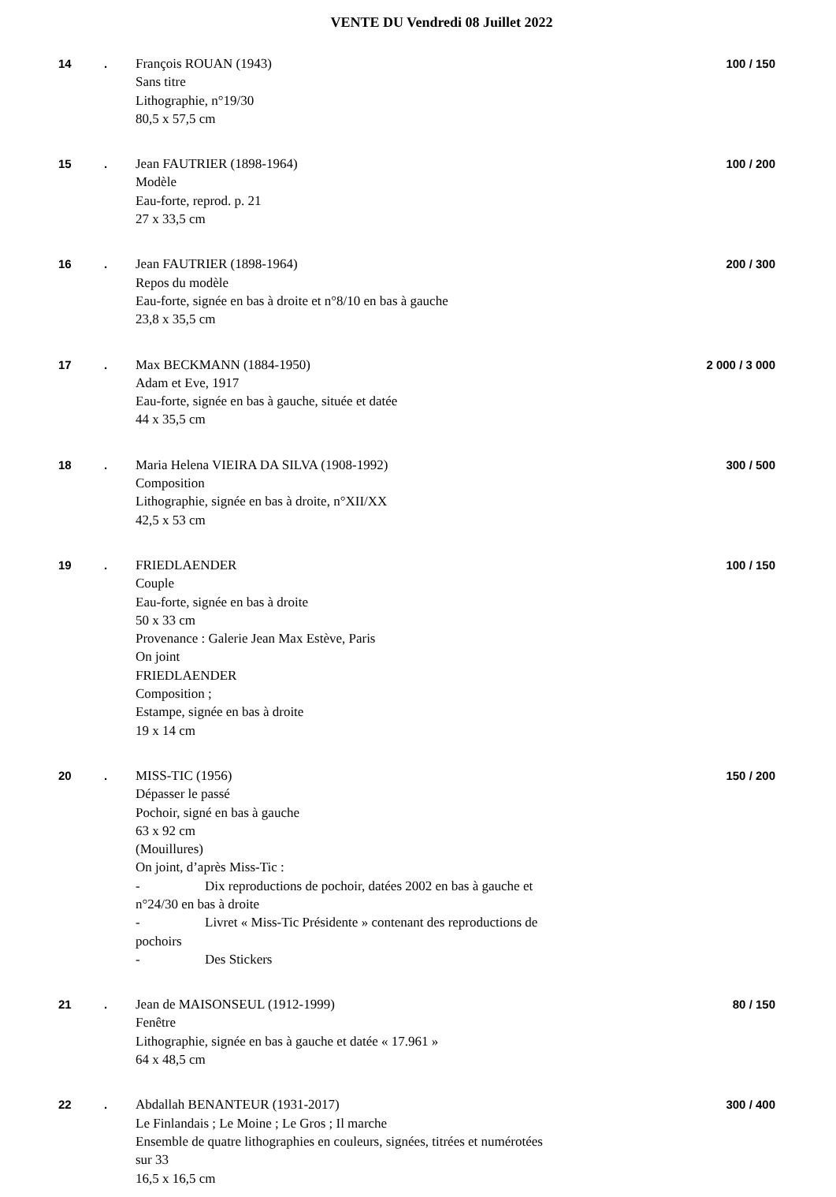VENTE DU Vendredi 08 Juillet 2022
14 . François ROUAN (1943)
Sans titre
Lithographie, n°19/30
80,5 x 57,5 cm
100 / 150
15 . Jean FAUTRIER (1898-1964)
Modèle
Eau-forte, reprod. p. 21
27 x 33,5 cm
100 / 200
16 . Jean FAUTRIER (1898-1964)
Repos du modèle
Eau-forte, signée en bas à droite et n°8/10 en bas à gauche
23,8 x 35,5 cm
200 / 300
17 . Max BECKMANN (1884-1950)
Adam et Eve, 1917
Eau-forte, signée en bas à gauche, située et datée
44 x 35,5 cm
2 000 / 3 000
18 . Maria Helena VIEIRA DA SILVA (1908-1992)
Composition
Lithographie, signée en bas à droite, n°XII/XX
42,5 x 53 cm
300 / 500
19 . FRIEDLAENDER
Couple
Eau-forte, signée en bas à droite
50 x 33 cm
Provenance : Galerie Jean Max Estève, Paris
On joint
FRIEDLAENDER
Composition ;
Estampe, signée en bas à droite
19 x 14 cm
100 / 150
20 . MISS-TIC (1956)
Dépasser le passé
Pochoir, signé en bas à gauche
63 x 92 cm
(Mouillures)
On joint, d’après Miss-Tic :
- Dix reproductions de pochoir, datées 2002 en bas à gauche et n°24/30 en bas à droite
- Livret « Miss-Tic Présidente » contenant des reproductions de pochoirs
- Des Stickers
150 / 200
21 . Jean de MAISONSEUL (1912-1999)
Fenêtre
Lithographie, signée en bas à gauche et datée « 17.961 »
64 x 48,5 cm
80 / 150
22 . Abdallah BENANTEUR (1931-2017)
Le Finlandais ; Le Moine ; Le Gros ; Il marche
Ensemble de quatre lithographies en couleurs, signées, titrées et numérotées sur 33
16,5 x 16,5 cm
300 / 400